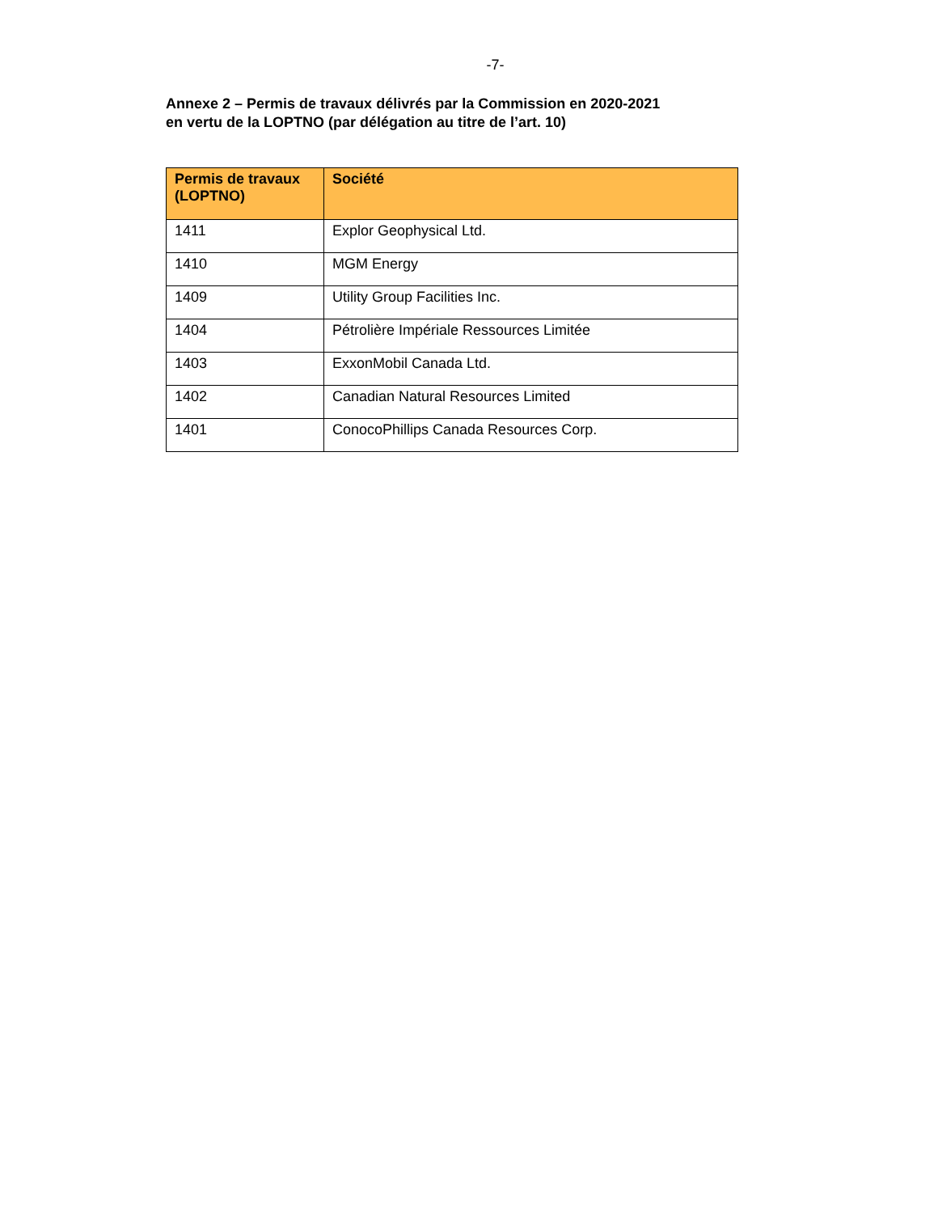-7-
Annexe 2 – Permis de travaux délivrés par la Commission en 2020-2021
en vertu de la LOPTNO (par délégation au titre de l’art. 10)
| Permis de travaux (LOPTNO) | Société |
| --- | --- |
| 1411 | Explor Geophysical Ltd. |
| 1410 | MGM Energy |
| 1409 | Utility Group Facilities Inc. |
| 1404 | Pétrolière Impériale Ressources Limitée |
| 1403 | ExxonMobil Canada Ltd. |
| 1402 | Canadian Natural Resources Limited |
| 1401 | ConocoPhillips Canada Resources Corp. |